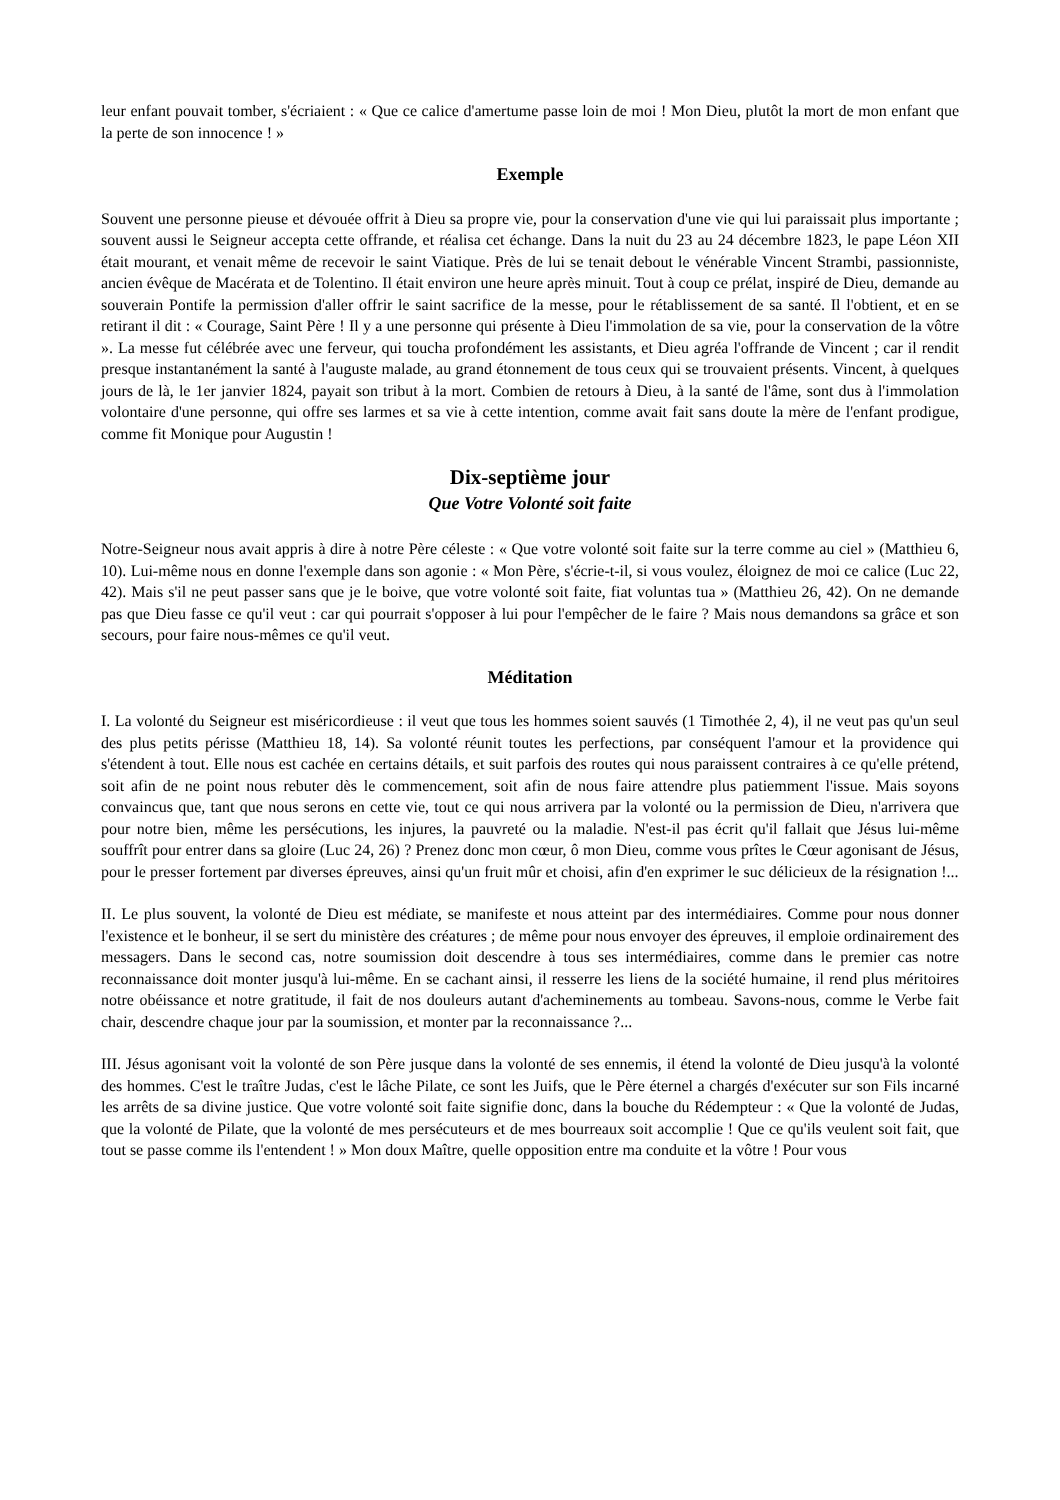leur enfant pouvait tomber, s'écriaient : « Que ce calice d'amertume passe loin de moi ! Mon Dieu, plutôt la mort de mon enfant que la perte de son innocence ! »
Exemple
Souvent une personne pieuse et dévouée offrit à Dieu sa propre vie, pour la conservation d'une vie qui lui paraissait plus importante ; souvent aussi le Seigneur accepta cette offrande, et réalisa cet échange. Dans la nuit du 23 au 24 décembre 1823, le pape Léon XII était mourant, et venait même de recevoir le saint Viatique. Près de lui se tenait debout le vénérable Vincent Strambi, passionniste, ancien évêque de Macérata et de Tolentino. Il était environ une heure après minuit. Tout à coup ce prélat, inspiré de Dieu, demande au souverain Pontife la permission d'aller offrir le saint sacrifice de la messe, pour le rétablissement de sa santé. Il l'obtient, et en se retirant il dit : « Courage, Saint Père ! Il y a une personne qui présente à Dieu l'immolation de sa vie, pour la conservation de la vôtre ». La messe fut célébrée avec une ferveur, qui toucha profondément les assistants, et Dieu agréa l'offrande de Vincent ; car il rendit presque instantanément la santé à l'auguste malade, au grand étonnement de tous ceux qui se trouvaient présents. Vincent, à quelques jours de là, le 1er janvier 1824, payait son tribut à la mort. Combien de retours à Dieu, à la santé de l'âme, sont dus à l'immolation volontaire d'une personne, qui offre ses larmes et sa vie à cette intention, comme avait fait sans doute la mère de l'enfant prodigue, comme fit Monique pour Augustin !
Dix-septième jour
Que Votre Volonté soit faite
Notre-Seigneur nous avait appris à dire à notre Père céleste : « Que votre volonté soit faite sur la terre comme au ciel » (Matthieu 6, 10). Lui-même nous en donne l'exemple dans son agonie : « Mon Père, s'écrie-t-il, si vous voulez, éloignez de moi ce calice (Luc 22, 42). Mais s'il ne peut passer sans que je le boive, que votre volonté soit faite, fiat voluntas tua » (Matthieu 26, 42). On ne demande pas que Dieu fasse ce qu'il veut : car qui pourrait s'opposer à lui pour l'empêcher de le faire ? Mais nous demandons sa grâce et son secours, pour faire nous-mêmes ce qu'il veut.
Méditation
I. La volonté du Seigneur est miséricordieuse : il veut que tous les hommes soient sauvés (1 Timothée 2, 4), il ne veut pas qu'un seul des plus petits périsse (Matthieu 18, 14). Sa volonté réunit toutes les perfections, par conséquent l'amour et la providence qui s'étendent à tout. Elle nous est cachée en certains détails, et suit parfois des routes qui nous paraissent contraires à ce qu'elle prétend, soit afin de ne point nous rebuter dès le commencement, soit afin de nous faire attendre plus patiemment l'issue. Mais soyons convaincus que, tant que nous serons en cette vie, tout ce qui nous arrivera par la volonté ou la permission de Dieu, n'arrivera que pour notre bien, même les persécutions, les injures, la pauvreté ou la maladie. N'est-il pas écrit qu'il fallait que Jésus lui-même souffrît pour entrer dans sa gloire (Luc 24, 26) ? Prenez donc mon cœur, ô mon Dieu, comme vous prîtes le Cœur agonisant de Jésus, pour le presser fortement par diverses épreuves, ainsi qu'un fruit mûr et choisi, afin d'en exprimer le suc délicieux de la résignation !...
II. Le plus souvent, la volonté de Dieu est médiate, se manifeste et nous atteint par des intermédiaires. Comme pour nous donner l'existence et le bonheur, il se sert du ministère des créatures ; de même pour nous envoyer des épreuves, il emploie ordinairement des messagers. Dans le second cas, notre soumission doit descendre à tous ses intermédiaires, comme dans le premier cas notre reconnaissance doit monter jusqu'à lui-même. En se cachant ainsi, il resserre les liens de la société humaine, il rend plus méritoires notre obéissance et notre gratitude, il fait de nos douleurs autant d'acheminements au tombeau. Savons-nous, comme le Verbe fait chair, descendre chaque jour par la soumission, et monter par la reconnaissance ?...
III. Jésus agonisant voit la volonté de son Père jusque dans la volonté de ses ennemis, il étend la volonté de Dieu jusqu'à la volonté des hommes. C'est le traître Judas, c'est le lâche Pilate, ce sont les Juifs, que le Père éternel a chargés d'exécuter sur son Fils incarné les arrêts de sa divine justice. Que votre volonté soit faite signifie donc, dans la bouche du Rédempteur : « Que la volonté de Judas, que la volonté de Pilate, que la volonté de mes persécuteurs et de mes bourreaux soit accomplie ! Que ce qu'ils veulent soit fait, que tout se passe comme ils l'entendent ! » Mon doux Maître, quelle opposition entre ma conduite et la vôtre ! Pour vous